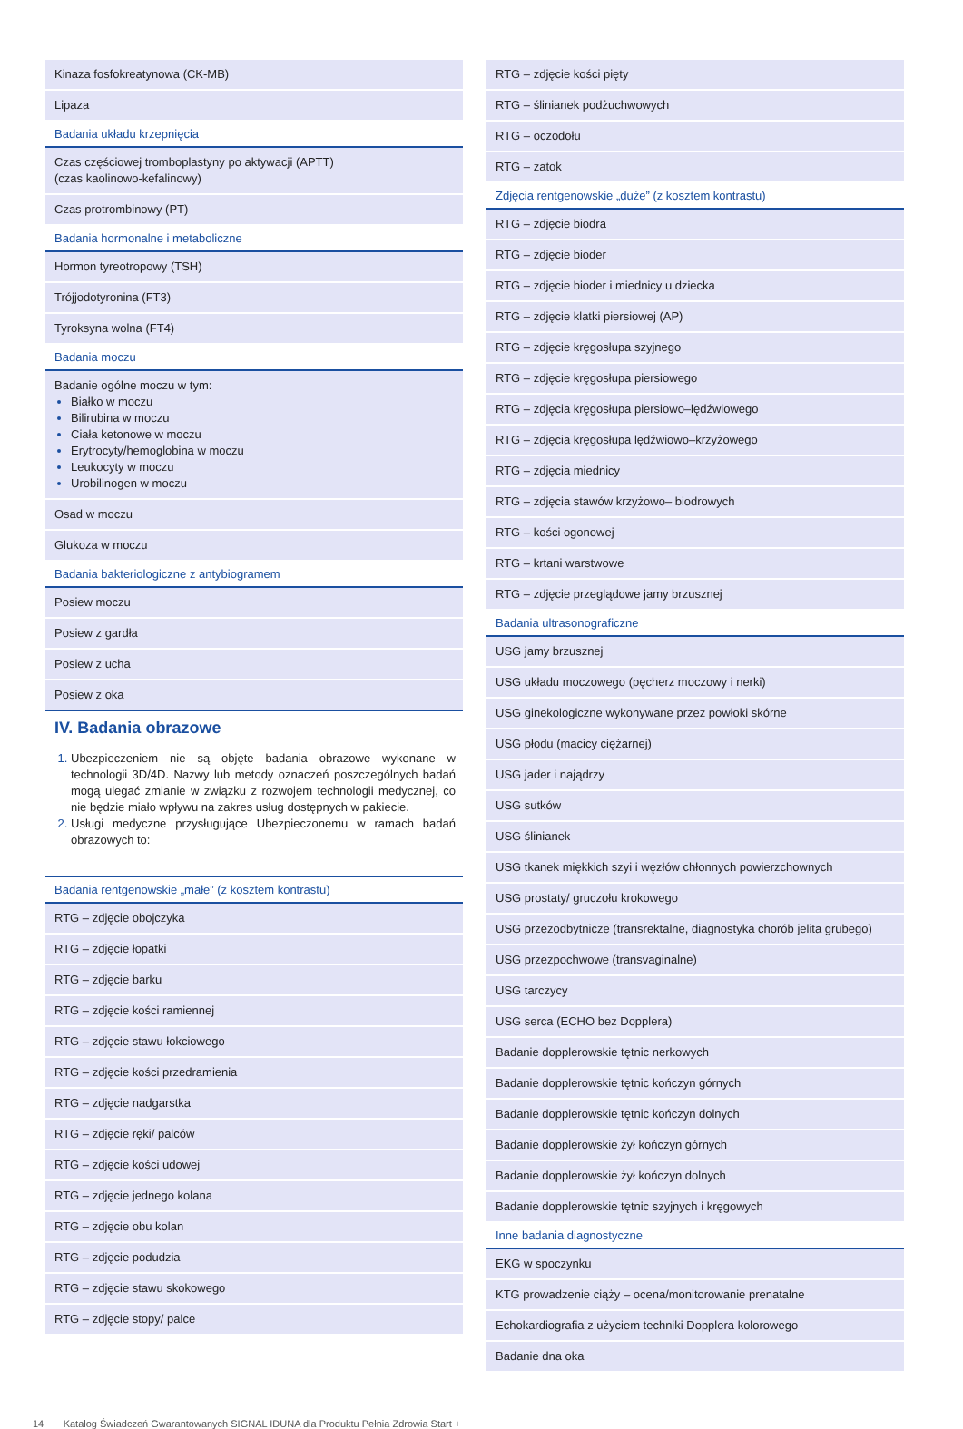| Kinaza fosfokreatynowa (CK-MB) |
| Lipaza |
| Badania układu krzepnięcia |
| Czas częściowej tromboplastyny po aktywacji (APTT) (czas kaolinowo-kefalinowy) |
| Czas protrombinowy (PT) |
| Badania hormonalne i metaboliczne |
| Hormon tyreotropowy (TSH) |
| Trójjodotyronina (FT3) |
| Tyroksyna wolna (FT4) |
| Badania moczu |
| Badanie ogólne moczu w tym: Białko w moczu Bilirubina w moczu Ciała ketonowe w moczu Erytrocyty/hemoglobina w moczu Leukocyty w moczu Urobilinogen w moczu |
| Osad w moczu |
| Glukoza w moczu |
| Badania bakteriologiczne z antybiogramem |
| Posiew moczu |
| Posiew z gardła |
| Posiew z ucha |
| Posiew z oka |
IV. Badania obrazowe
Ubezpieczeniem nie są objęte badania obrazowe wykonane w technologii 3D/4D. Nazwy lub metody oznaczeń poszczególnych badań mogą ulegać zmianie w związku z rozwojem technologii medycznej, co nie będzie miało wpływu na zakres usług dostępnych w pakiecie.
Usługi medyczne przysługujące Ubezpieczonemu w ramach badań obrazowych to:
| Badania rentgenowskie „małe” (z kosztem kontrastu) |
| --- |
| RTG – zdjęcie obojczyka |
| RTG – zdjęcie łopatki |
| RTG – zdjęcie barku |
| RTG – zdjęcie kości ramiennej |
| RTG – zdjęcie stawu łokciowego |
| RTG – zdjęcie kości przedramienia |
| RTG – zdjęcie nadgarstka |
| RTG – zdjęcie ręki/ palców |
| RTG – zdjęcie kości udowej |
| RTG – zdjęcie jednego kolana |
| RTG – zdjęcie obu kolan |
| RTG – zdjęcie podudzia |
| RTG – zdjęcie stawu skokowego |
| RTG – zdjęcie stopy/ palce |
| RTG – zdjęcie kości pięty |
| RTG – ślinianek podżuchwowych |
| RTG – oczodołu |
| RTG – zatok |
| Zdjęcia rentgenowskie „duże” (z kosztem kontrastu) |
| RTG – zdjęcie biodra |
| RTG – zdjęcie bioder |
| RTG – zdjęcie bioder i miednicy u dziecka |
| RTG – zdjęcie klatki piersiowej (AP) |
| RTG – zdjęcie kręgosłupa szyjnego |
| RTG – zdjęcie kręgosłupa piersiowego |
| RTG – zdjęcia kręgosłupa piersiowo–lędźwiowego |
| RTG – zdjęcia kręgosłupa lędźwiowo–krzyżowego |
| RTG – zdjęcia miednicy |
| RTG – zdjęcia stawów krzyżowo– biodrowych |
| RTG – kości ogonowej |
| RTG – krtani warstwowe |
| RTG – zdjęcie przeglądowe jamy brzusznej |
| Badania ultrasonograficzne |
| USG jamy brzusznej |
| USG układu moczowego (pęcherz moczowy i nerki) |
| USG ginekologiczne wykonywane przez powłoki skórne |
| USG płodu (macicy ciężarnej) |
| USG jader i najądrzy |
| USG sutków |
| USG ślinianek |
| USG tkanek miękkich szyi i węzłów chłonnych powierzchownych |
| USG prostaty/ gruczołu krokowego |
| USG przezodbytnicze (transrektalne, diagnostyka chorób jelita grubego) |
| USG przezpochwowe (transvaginalne) |
| USG tarczycy |
| USG serca (ECHO bez Dopplera) |
| Badanie dopplerowskie tętnic nerkowych |
| Badanie dopplerowskie tętnic kończyn górnych |
| Badanie dopplerowskie tętnic kończyn dolnych |
| Badanie dopplerowskie żył kończyn górnych |
| Badanie dopplerowskie żył kończyn dolnych |
| Badanie dopplerowskie tętnic szyjnych i kręgowych |
| Inne badania diagnostyczne |
| EKG w spoczynku |
| KTG prowadzenie ciąży – ocena/monitorowanie prenatalne |
| Echokardiografia z użyciem techniki Dopplera kolorowego |
| Badanie dna oka |
14 Katalog Świadczeń Gwarantowanych SIGNAL IDUNA dla Produktu Pełnia Zdrowia Start +